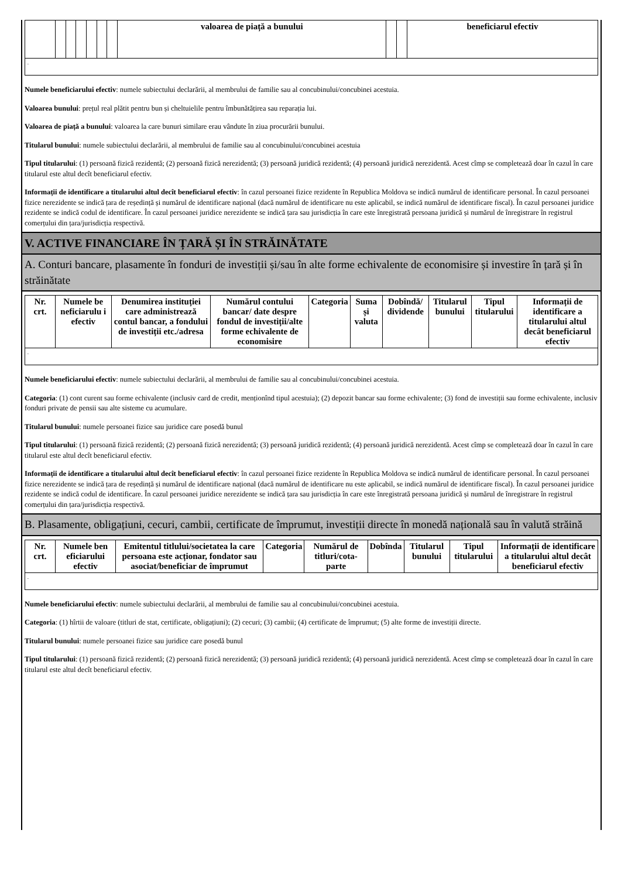| | | | | | | | valoarea de piață a bunului | | | beneficiarul efectiv |
| - | | | | | | | | | | |
Numele beneficiarului efectiv: numele subiectului declarării, al membrului de familie sau al concubinului/concubinei acestuia.
Valoarea bunului: prețul real plătit pentru bun și cheltuielile pentru îmbunătățirea sau reparația lui.
Valoarea de piață a bunului: valoarea la care bunuri similare erau vândute în ziua procurării bunului.
Titularul bunului: numele subiectului declarării, al membrului de familie sau al concubinului/concubinei acestuia
Tipul titularului: (1) persoană fizică rezidentă; (2) persoană fizică nerezidentă; (3) persoană juridică rezidentă; (4) persoană juridică nerezidentă. Acest cîmp se completează doar în cazul în care titularul este altul decît beneficiarul efectiv.
Informații de identificare a titularului altul decît beneficiarul efectiv: în cazul persoanei fizice rezidente în Republica Moldova se indică numărul de identificare personal. În cazul persoanei fizice nerezidente se indică țara de reședință și numărul de identificare național (dacă numărul de identificare nu este aplicabil, se indică numărul de identificare fiscal). În cazul persoanei juridice rezidente se indică codul de identificare. În cazul persoanei juridice nerezidente se indică țara sau jurisdicția în care este înregistrată persoana juridică și numărul de înregistrare în registrul comerțului din țara/jurisdicția respectivă.
V. ACTIVE FINANCIARE ÎN ȚARĂ ȘI ÎN STRĂINĂTATE
A. Conturi bancare, plasamente în fonduri de investiții și/sau în alte forme echivalente de economisire și investire în țară și în străinătate
| Nr. crt. | Numele be neficiarulu i efectiv | Denumirea instituției care administrează contul bancar, a fondului de investiții etc./adresa | Numărul contului bancar/ date despre fondul de investiții/alte forme echivalente de economisire | Categoria | Suma și valuta | Dobîndă/ dividende | Titularul bunului | Tipul titularului | Informații de identificare a titularului altul decât beneficiarul efectiv |
| --- | --- | --- | --- | --- | --- | --- | --- | --- | --- |
| - | | | | | | | | | |
Numele beneficiarului efectiv: numele subiectului declarării, al membrului de familie sau al concubinului/concubinei acestuia.
Categoria: (1) cont curent sau forme echivalente (inclusiv card de credit, menționînd tipul acestuia); (2) depozit bancar sau forme echivalente; (3) fond de investiții sau forme echivalente, inclusiv fonduri private de pensii sau alte sisteme cu acumulare.
Titularul bunului: numele persoanei fizice sau juridice care posedă bunul
Tipul titularului: (1) persoană fizică rezidentă; (2) persoană fizică nerezidentă; (3) persoană juridică rezidentă; (4) persoană juridică nerezidentă. Acest cîmp se completează doar în cazul în care titularul este altul decît beneficiarul efectiv.
Informații de identificare a titularului altul decît beneficiarul efectiv: în cazul persoanei fizice rezidente în Republica Moldova se indică numărul de identificare personal. În cazul persoanei fizice nerezidente se indică țara de reședință și numărul de identificare național (dacă numărul de identificare nu este aplicabil, se indică numărul de identificare fiscal). În cazul persoanei juridice rezidente se indică codul de identificare. În cazul persoanei juridice nerezidente se indică țara sau jurisdicția în care este înregistrată persoana juridică și numărul de înregistrare în registrul comerțului din țara/jurisdicția respectivă.
B. Plasamente, obligațiuni, cecuri, cambii, certificate de împrumut, investiții directe în monedă națională sau în valută străină
| Nr. crt. | Numele ben eficiarului efectiv | Emitentul titlului/societatea la care persoana este acționar, fondator sau asociat/beneficiar de împrumut | Categoria | Numărul de titluri/cota-parte | Dobînda | Titularul bunului | Tipul titularului | Informații de identificare a titularului altul decât beneficiarul efectiv |
| --- | --- | --- | --- | --- | --- | --- | --- | --- |
| - | | | | | | | | |
Numele beneficiarului efectiv: numele subiectului declarării, al membrului de familie sau al concubinului/concubinei acestuia.
Categoria: (1) hîrtii de valoare (titluri de stat, certificate, obligațiuni); (2) cecuri; (3) cambii; (4) certificate de împrumut; (5) alte forme de investiții directe.
Titularul bunului: numele persoanei fizice sau juridice care posedă bunul
Tipul titularului: (1) persoană fizică rezidentă; (2) persoană fizică nerezidentă; (3) persoană juridică rezidentă; (4) persoană juridică nerezidentă. Acest cîmp se completează doar în cazul în care titularul este altul decît beneficiarul efectiv.